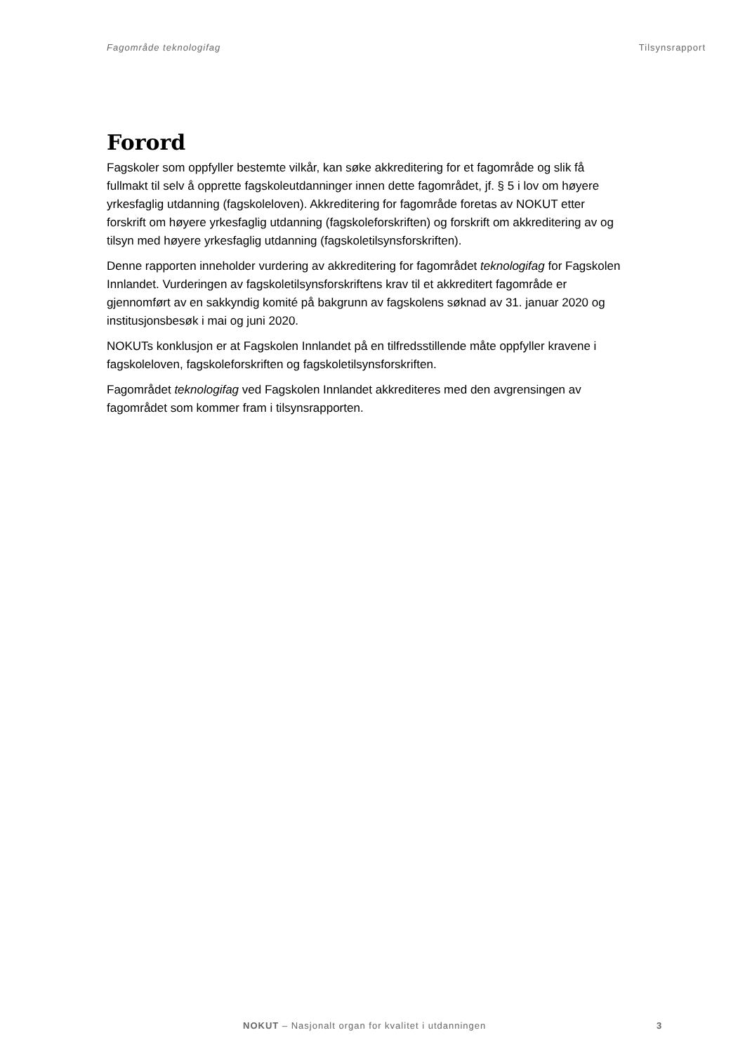Fagområde teknologifag Tilsynsrapport
Forord
Fagskoler som oppfyller bestemte vilkår, kan søke akkreditering for et fagområde og slik få fullmakt til selv å opprette fagskoleutdanninger innen dette fagområdet, jf. § 5 i lov om høyere yrkesfaglig utdanning (fagskoleloven). Akkreditering for fagområde foretas av NOKUT etter forskrift om høyere yrkesfaglig utdanning (fagskoleforskriften) og forskrift om akkreditering av og tilsyn med høyere yrkesfaglig utdanning (fagskoletilsynsforskriften).
Denne rapporten inneholder vurdering av akkreditering for fagområdet teknologifag for Fagskolen Innlandet. Vurderingen av fagskoletilsynsforskriftens krav til et akkreditert fagområde er gjennomført av en sakkyndig komité på bakgrunn av fagskolens søknad av 31. januar 2020 og institusjonsbesøk i mai og juni 2020.
NOKUTs konklusjon er at Fagskolen Innlandet på en tilfredsstillende måte oppfyller kravene i fagskoleloven, fagskoleforskriften og fagskoletilsynsforskriften.
Fagområdet teknologifag ved Fagskolen Innlandet akkrediteres med den avgrensingen av fagområdet som kommer fram i tilsynsrapporten.
NOKUT – Nasjonalt organ for kvalitet i utdanningen 3